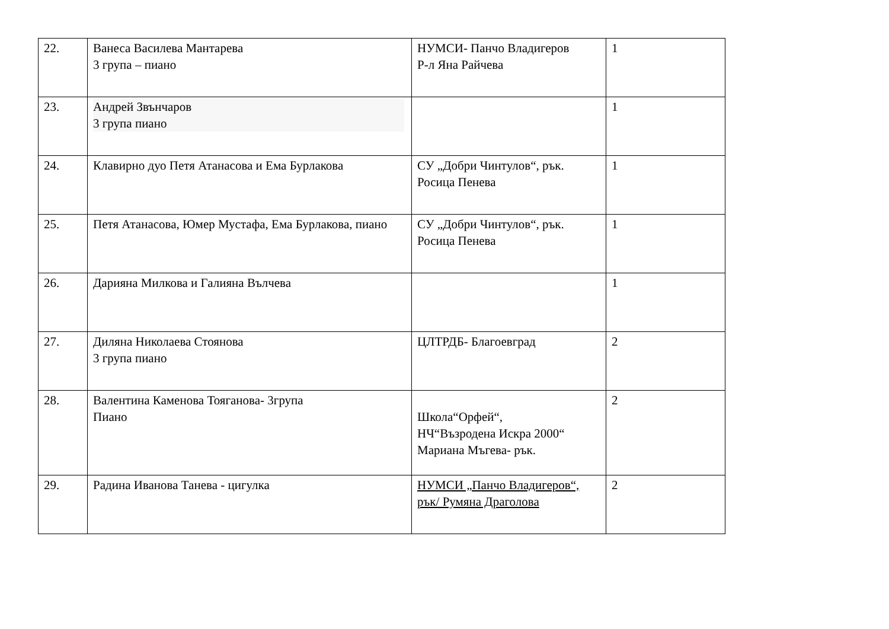| 22. | Ванеса Василева Мантарева 3 група – пиано | НУМСИ- Панчо Владигеров Р-л Яна Райчева | 1 |
| 23. | Андрей Звънчаров 3 група пиано | | 1 |
| 24. | Клавирно дуо Петя Атанасова и Ема Бурлакова | СУ „Добри Чинтулов“, рък. Росица Пенева | 1 |
| 25. | Петя Атанасова, Юмер Мустафа, Ема Бурлакова, пиано | СУ „Добри Чинтулов“, рък. Росица Пенева | 1 |
| 26. | Дарияна Милкова и Галияна Вълчева | | 1 |
| 27. | Диляна Николаева Стоянова 3 група пиано | ЦЛТРДБ- Благоевград | 2 |
| 28. | Валентина Каменова Тояганова- 3група Пиано | Школа“Орфей“, НЧ“Възродена Искра 2000“ Мариана Мъгева- рък. | 2 |
| 29. | Радина Иванова Танева - цигулка | НУМСИ „Панчо Владигеров“, рък/ Румяна Драголова | 2 |